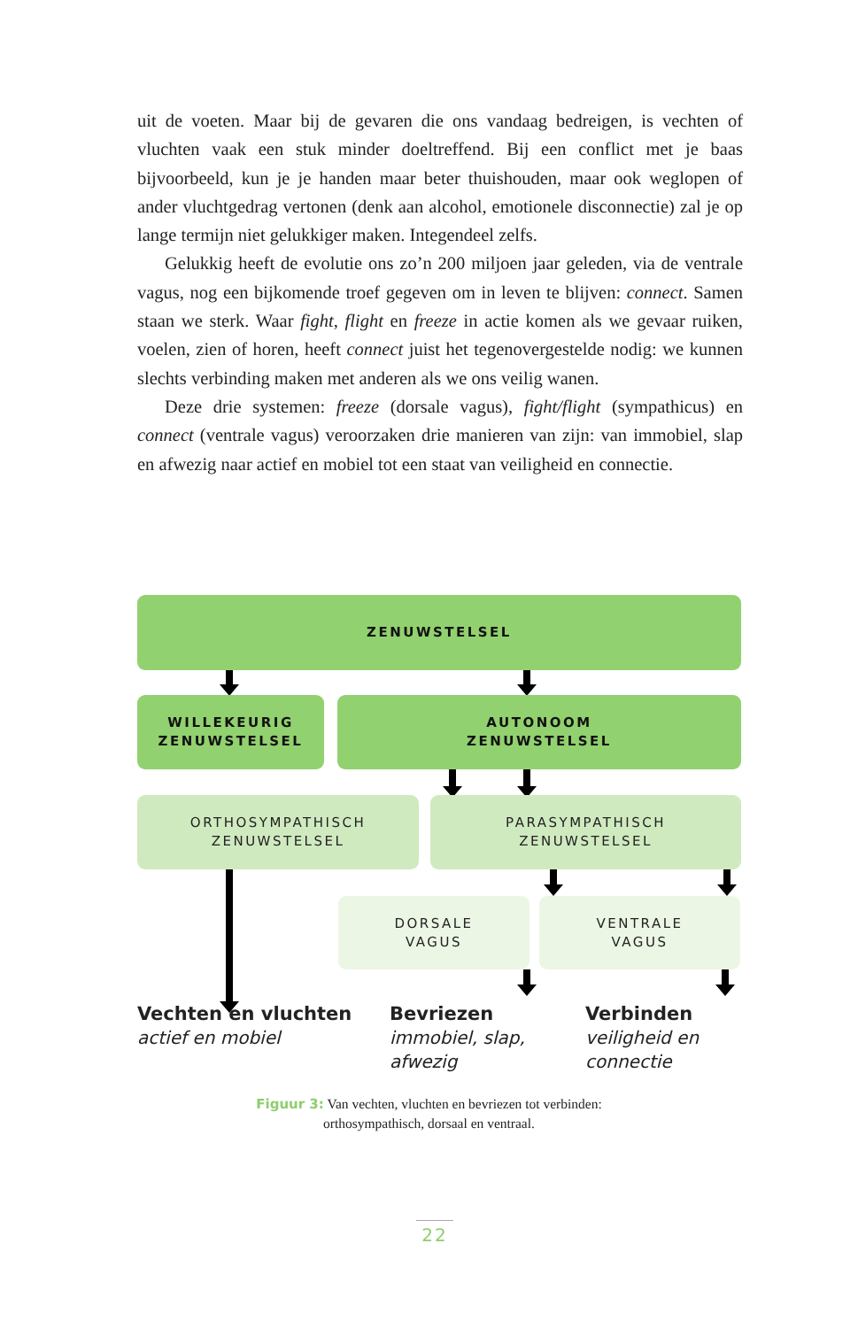uit de voeten. Maar bij de gevaren die ons vandaag bedreigen, is vechten of vluchten vaak een stuk minder doeltreffend. Bij een conflict met je baas bijvoorbeeld, kun je je handen maar beter thuishouden, maar ook weglopen of ander vluchtgedrag vertonen (denk aan alcohol, emotionele disconnectie) zal je op lange termijn niet gelukkiger maken. Integendeel zelfs.
Gelukkig heeft de evolutie ons zo’n 200 miljoen jaar geleden, via de ventrale vagus, nog een bijkomende troef gegeven om in leven te blijven: connect. Samen staan we sterk. Waar fight, flight en freeze in actie komen als we gevaar ruiken, voelen, zien of horen, heeft connect juist het tegen­overgestelde nodig: we kunnen slechts verbinding maken met anderen als we ons veilig wanen.
Deze drie systemen: freeze (dorsale vagus), fight/flight (sympathicus) en connect (ventrale vagus) veroorzaken drie manieren van zijn: van im­mobiel, slap en afwezig naar actief en mobiel tot een staat van veiligheid en connectie.
ZENUWSTELSEL
WILLEKEURIG
ZENUWSTELSEL
AUTONOOM
ZENUWSTELSEL
ORTHOSYMPATHISCH
ZENUWSTELSEL
PARASYMPATHISCH
ZENUWSTELSEL
DORSALE
VAGUS
VENTRALE
VAGUS
Vechten en vluchten
actief en mobiel
Bevriezen
immobiel, slap, afwezig
Verbinden
veiligheid en connectie
Figuur 3: Van vechten, vluchten en bevriezen tot verbinden:
orthosympathisch, dorsaal en ventraal.
22